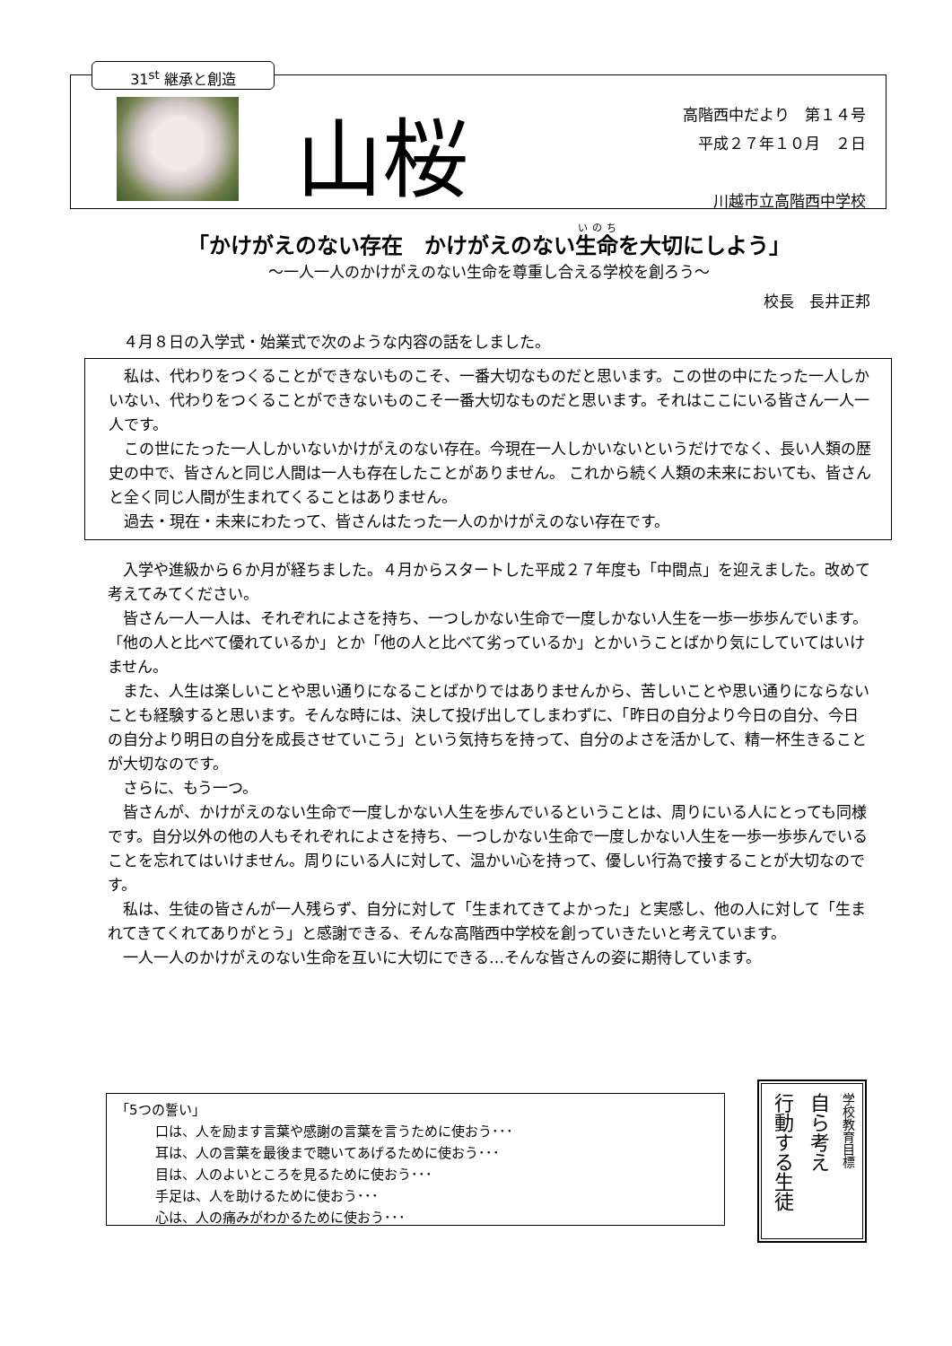31<sup>st</sup> 継承と創造
山桜
高階西中だより　第１４号
平成２７年１０月　２日
川越市立高階西中学校
「かけがえのない存在　かけがえのない生命を大切にしよう」
～一人一人のかけがえのない生命を尊重し合える学校を創ろう～
校長　長井正邦
４月８日の入学式・始業式で次のような内容の話をしました。
私は、代わりをつくることができないものこそ、一番大切なものだと思います。この世の中にたった一人しかいない、代わりをつくることができないものこそ一番大切なものだと思います。それはここにいる皆さん一人一人です。
この世にたった一人しかいないかけがえのない存在。今現在一人しかいないというだけでなく、長い人類の歴史の中で、皆さんと同じ人間は一人も存在したことがありません。 これから続く人類の未来においても、皆さんと全く同じ人間が生まれてくることはありません。
過去・現在・未来にわたって、皆さんはたった一人のかけがえのない存在です。
入学や進級から６か月が経ちました。４月からスタートした平成２７年度も「中間点」を迎えました。改めて考えてみてください。
皆さん一人一人は、それぞれによさを持ち、一つしかない生命で一度しかない人生を一歩一歩歩んでいます。「他の人と比べて優れているか」とか「他の人と比べて劣っているか」とかいうことばかり気にしていてはいけません。
また、人生は楽しいことや思い通りになることばかりではありませんから、苦しいことや思い通りにならないことも経験すると思います。そんな時には、決して投げ出してしまわずに、「昨日の自分より今日の自分、今日の自分より明日の自分を成長させていこう」という気持ちを持って、自分のよさを活かして、精一杯生きることが大切なのです。
さらに、もう一つ。
皆さんが、かけがえのない生命で一度しかない人生を歩んでいるということは、周りにいる人にとっても同様です。自分以外の他の人もそれぞれによさを持ち、一つしかない生命で一度しかない人生を一歩一歩歩んでいることを忘れてはいけません。周りにいる人に対して、温かい心を持って、優しい行為で接することが大切なのです。
私は、生徒の皆さんが一人残らず、自分に対して「生まれてきてよかった」と実感し、他の人に対して「生まれてきてくれてありがとう」と感謝できる、そんな高階西中学校を創っていきたいと考えています。
一人一人のかけがえのない生命を互いに大切にできる…そんな皆さんの姿に期待しています。
「5つの誓い」
口は、人を励ます言葉や感謝の言葉を言うために使おう･･･
耳は、人の言葉を最後まで聴いてあげるために使おう･･･
目は、人のよいところを見るために使おう･･･
手足は、人を助けるために使おう･･･
心は、人の痛みがわかるために使おう･･･
学校教育目標
自ら考え
行動する生徒